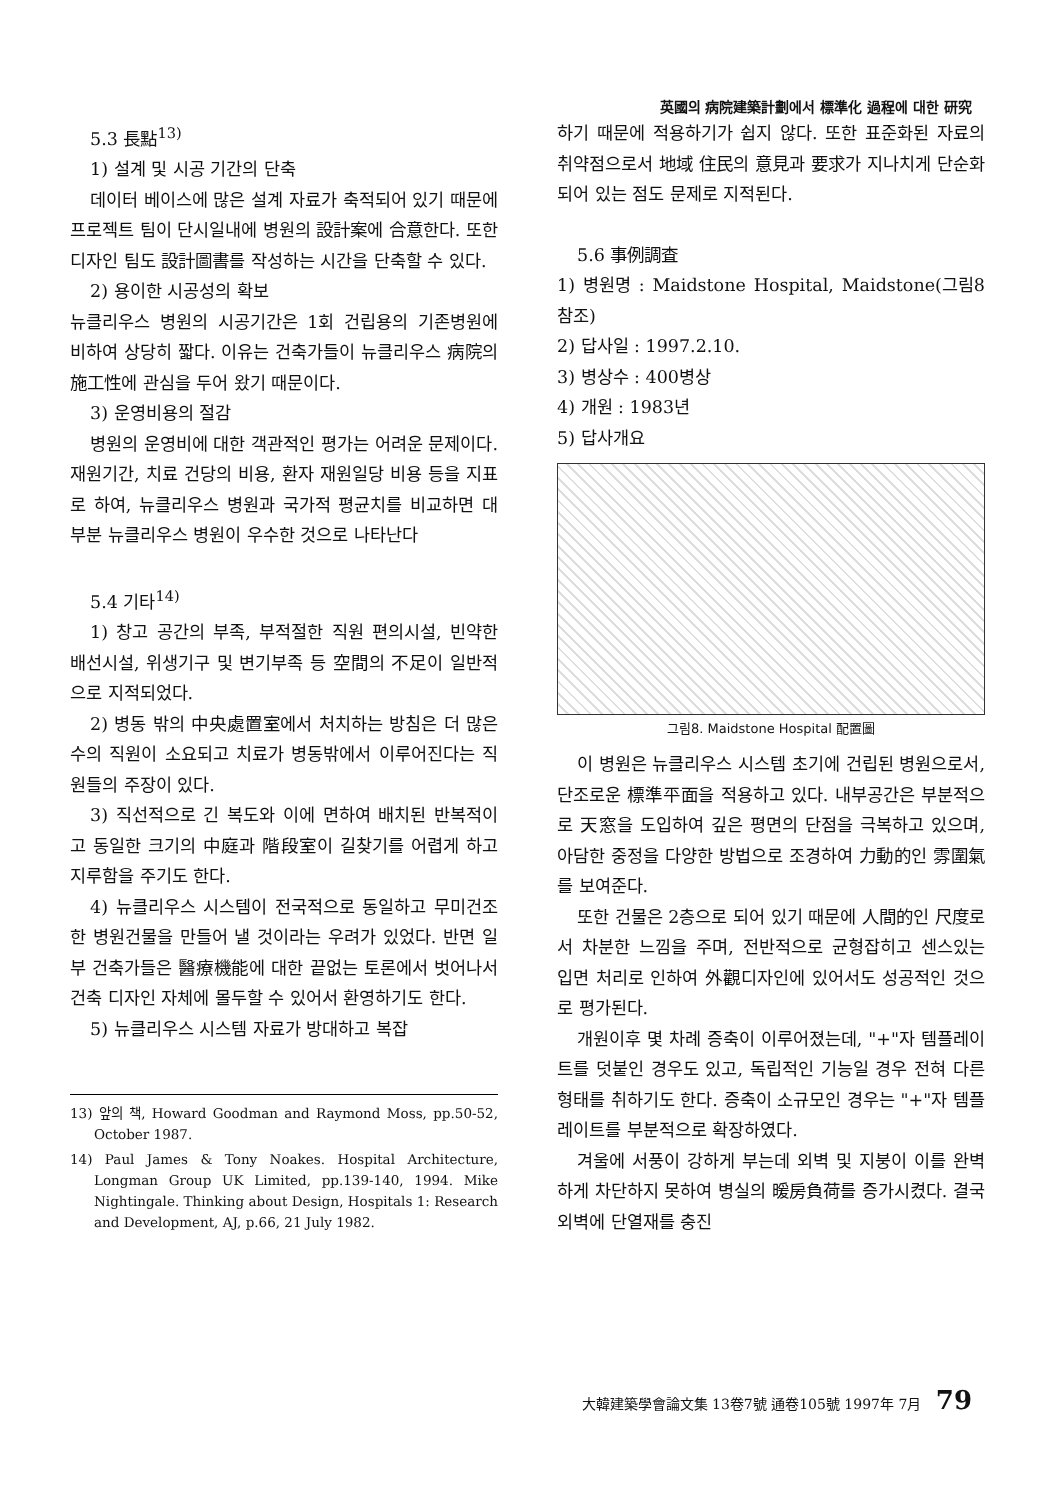英國의 病院建築計劃에서 標準化 過程에 대한 研究
5.3 長點<sup>13)</sup>
1) 설계 및 시공 기간의 단축
데이터 베이스에 많은 설계 자료가 축적되어 있기 때문에 프로젝트 팀이 단시일내에 병원의 設計案에 合意한다. 또한 디자인 팀도 設計圖書를 작성하는 시간을 단축할 수 있다.
2) 용이한 시공성의 확보
뉴클리우스 병원의 시공기간은 1회 건립용의 기존병원에 비하여 상당히 짧다. 이유는 건축가들이 뉴클리우스 病院의 施工性에 관심을 두어 왔기 때문이다.
3) 운영비용의 절감
병원의 운영비에 대한 객관적인 평가는 어려운 문제이다. 재원기간, 치료 건당의 비용, 환자 재원일당 비용 등을 지표로 하여, 뉴클리우스 병원과 국가적 평균치를 비교하면 대부분 뉴클리우스 병원이 우수한 것으로 나타난다
5.4 기타<sup>14)</sup>
1) 창고 공간의 부족, 부적절한 직원 편의시설, 빈약한 배선시설, 위생기구 및 변기부족 등 空間의 不足이 일반적으로 지적되었다.
2) 병동 밖의 中央處置室에서 처치하는 방침은 더 많은 수의 직원이 소요되고 치료가 병동밖에서 이루어진다는 직원들의 주장이 있다.
3) 직선적으로 긴 복도와 이에 면하여 배치된 반복적이고 동일한 크기의 中庭과 階段室이 길찾기를 어렵게 하고 지루함을 주기도 한다.
4) 뉴클리우스 시스템이 전국적으로 동일하고 무미건조한 병원건물을 만들어 낼 것이라는 우려가 있었다. 반면 일부 건축가들은 醫療機能에 대한 끝없는 토론에서 벗어나서 건축 디자인 자체에 몰두할 수 있어서 환영하기도 한다.
5) 뉴클리우스 시스템 자료가 방대하고 복잡
13) 앞의 책, Howard Goodman and Raymond Moss, pp.50-52, October 1987.
14) Paul James & Tony Noakes. Hospital Architecture, Longman Group UK Limited, pp.139-140, 1994. Mike Nightingale. Thinking about Design, Hospitals 1: Research and Development, AJ, p.66, 21 July 1982.
하기 때문에 적용하기가 쉽지 않다. 또한 표준화된 자료의 취약점으로서 地域 住民의 意見과 要求가 지나치게 단순화되어 있는 점도 문제로 지적된다.
5.6 事例調査
1) 병원명 : Maidstone Hospital, Maidstone(그림8 참조)
2) 답사일 : 1997.2.10.
3) 병상수 : 400병상
4) 개원 : 1983년
5) 답사개요
그림8. Maidstone Hospital 配置圖
이 병원은 뉴클리우스 시스템 초기에 건립된 병원으로서, 단조로운 標準平面을 적용하고 있다. 내부공간은 부분적으로 天窓을 도입하여 깊은 평면의 단점을 극복하고 있으며, 아담한 중정을 다양한 방법으로 조경하여 力動的인 雰圍氣를 보여준다.
또한 건물은 2층으로 되어 있기 때문에 人間的인 尺度로서 차분한 느낌을 주며, 전반적으로 균형잡히고 센스있는 입면 처리로 인하여 外觀디자인에 있어서도 성공적인 것으로 평가된다.
개원이후 몇 차례 증축이 이루어졌는데, "+"자 템플레이트를 덧붙인 경우도 있고, 독립적인 기능일 경우 전혀 다른 형태를 취하기도 한다. 증축이 소규모인 경우는 "+"자 템플레이트를 부분적으로 확장하였다.
겨울에 서풍이 강하게 부는데 외벽 및 지붕이 이를 완벽하게 차단하지 못하여 병실의 暖房負荷를 증가시켰다. 결국 외벽에 단열재를 충진
大韓建築學會論文集 13卷7號 通卷105號 1997年 7月 79